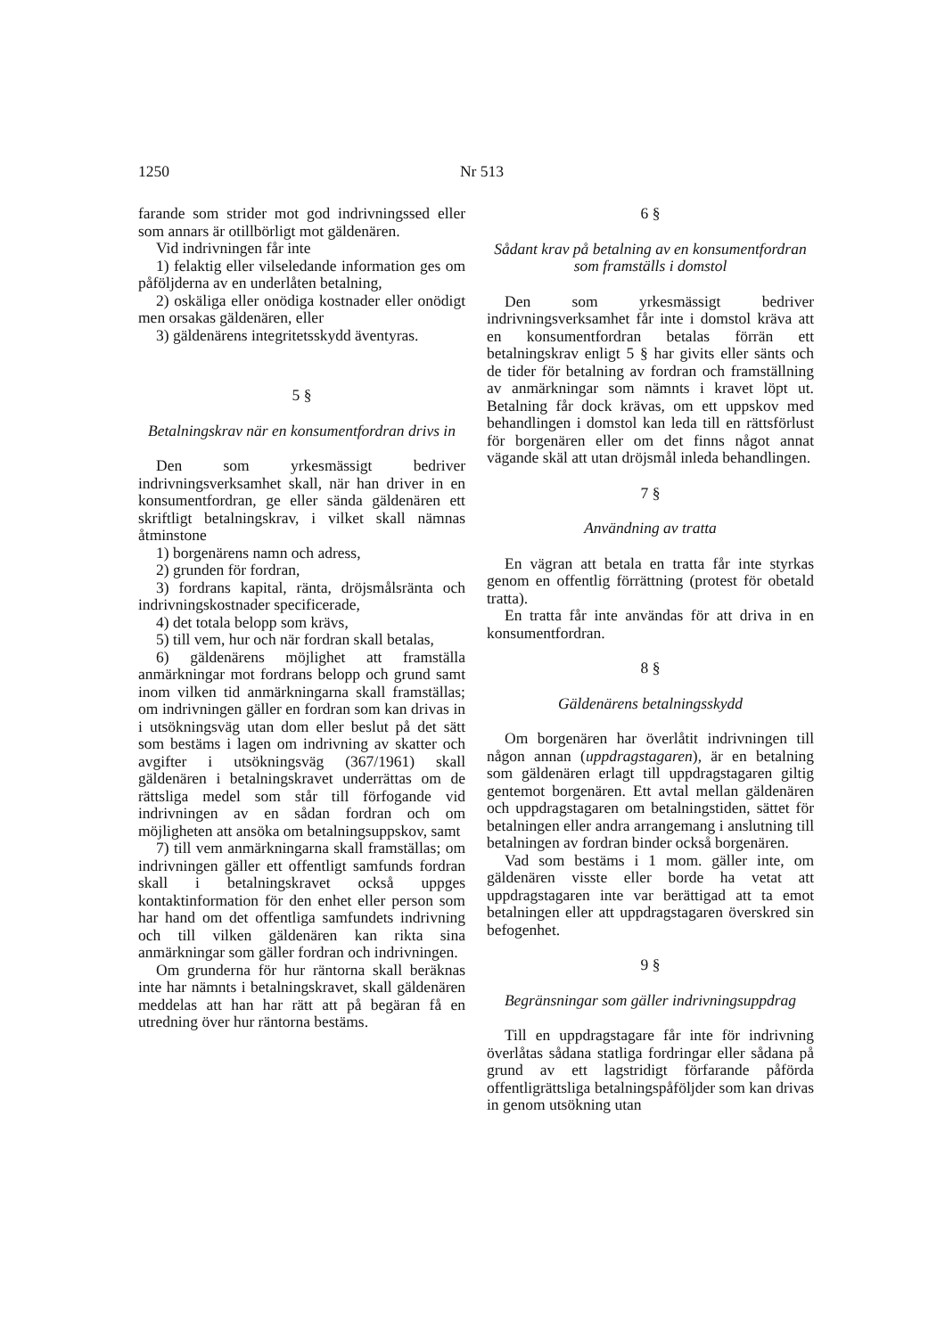1250 Nr 513
farande som strider mot god indrivningssed eller som annars är otillbörligt mot gäldenären.
Vid indrivningen får inte
1) felaktig eller vilseledande information ges om påföljderna av en underlåten betalning,
2) oskäliga eller onödiga kostnader eller onödigt men orsakas gäldenären, eller
3) gäldenärens integritetsskydd äventyras.
5 §
Betalningskrav när en konsumentfordran drivs in
Den som yrkesmässigt bedriver indrivningsverksamhet skall, när han driver in en konsumentfordran, ge eller sända gäldenären ett skriftligt betalningskrav, i vilket skall nämnas åtminstone
1) borgenärens namn och adress,
2) grunden för fordran,
3) fordrans kapital, ränta, dröjsmålsränta och indrivningskostnader specificerade,
4) det totala belopp som krävs,
5) till vem, hur och när fordran skall betalas,
6) gäldenärens möjlighet att framställa anmärkningar mot fordrans belopp och grund samt inom vilken tid anmärkningarna skall framställas; om indrivningen gäller en fordran som kan drivas in i utsökningsväg utan dom eller beslut på det sätt som bestäms i lagen om indrivning av skatter och avgifter i utsökningsväg (367/1961) skall gäldenären i betalningskravet underrättas om de rättsliga medel som står till förfogande vid indrivningen av en sådan fordran och om möjligheten att ansöka om betalningsuppskov, samt
7) till vem anmärkningarna skall framställas; om indrivningen gäller ett offentligt samfunds fordran skall i betalningskravet också uppges kontaktinformation för den enhet eller person som har hand om det offentliga samfundets indrivning och till vilken gäldenären kan rikta sina anmärkningar som gäller fordran och indrivningen.
Om grunderna för hur räntorna skall beräknas inte har nämnts i betalningskravet, skall gäldenären meddelas att han har rätt att på begäran få en utredning över hur räntorna bestäms.
6 §
Sådant krav på betalning av en konsumentfordran som framställs i domstol
Den som yrkesmässigt bedriver indrivningsverksamhet får inte i domstol kräva att en konsumentfordran betalas förrän ett betalningskrav enligt 5 § har givits eller sänts och de tider för betalning av fordran och framställning av anmärkningar som nämnts i kravet löpt ut. Betalning får dock krävas, om ett uppskov med behandlingen i domstol kan leda till en rättsförlust för borgenären eller om det finns något annat vägande skäl att utan dröjsmål inleda behandlingen.
7 §
Användning av tratta
En vägran att betala en tratta får inte styrkas genom en offentlig förrättning (protest för obetald tratta).
En tratta får inte användas för att driva in en konsumentfordran.
8 §
Gäldenärens betalningsskydd
Om borgenären har överlåtit indrivningen till någon annan (uppdragstagaren), är en betalning som gäldenären erlagt till uppdragstagaren giltig gentemot borgenären. Ett avtal mellan gäldenären och uppdragstagaren om betalningstiden, sättet för betalningen eller andra arrangemang i anslutning till betalningen av fordran binder också borgenären.
Vad som bestäms i 1 mom. gäller inte, om gäldenären visste eller borde ha vetat att uppdragstagaren inte var berättigad att ta emot betalningen eller att uppdragstagaren överskred sin befogenhet.
9 §
Begränsningar som gäller indrivningsuppdrag
Till en uppdragstagare får inte för indrivning överlåtas sådana statliga fordringar eller sådana på grund av ett lagstridigt förfarande påförda offentligrättsliga betalningspåföljder som kan drivas in genom utsökning utan